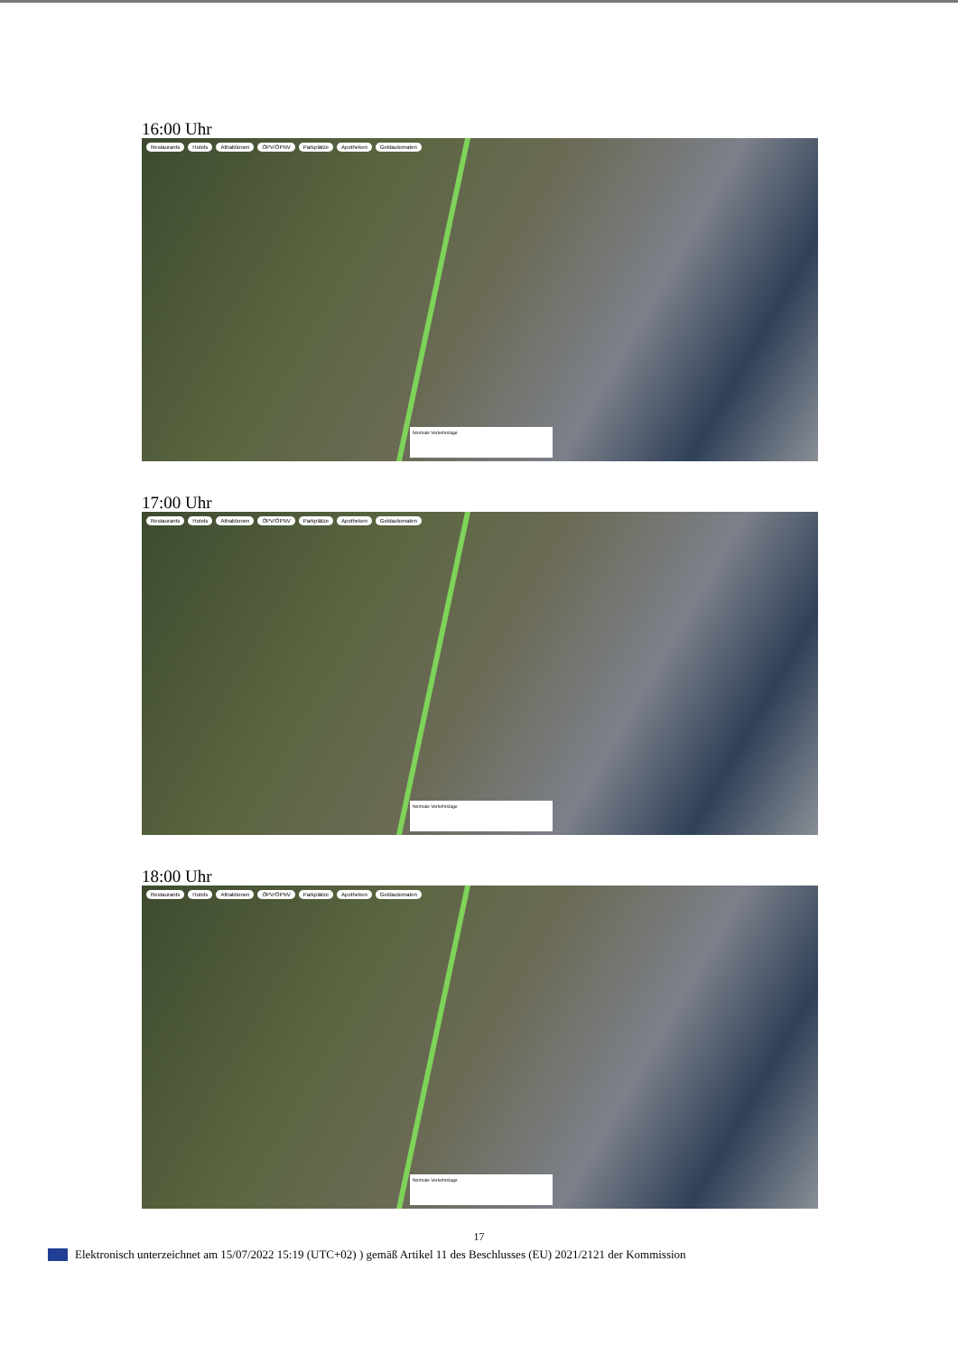16:00 Uhr
Restaurants Hotels Attraktionen ÖPV/ÖPNV Parkplätze Apotheken Geldautomaten
Normale Verkehrslage
17:00 Uhr
Restaurants Hotels Attraktionen ÖPV/ÖPNV Parkplätze Apotheken Geldautomaten
Normale Verkehrslage
18:00 Uhr
Restaurants Hotels Attraktionen ÖPV/ÖPNV Parkplätze Apotheken Geldautomaten
Normale Verkehrslage
17
Elektronisch unterzeichnet am 15/07/2022 15:19 (UTC+02) ) gemäß Artikel 11 des Beschlusses (EU) 2021/2121 der Kommission